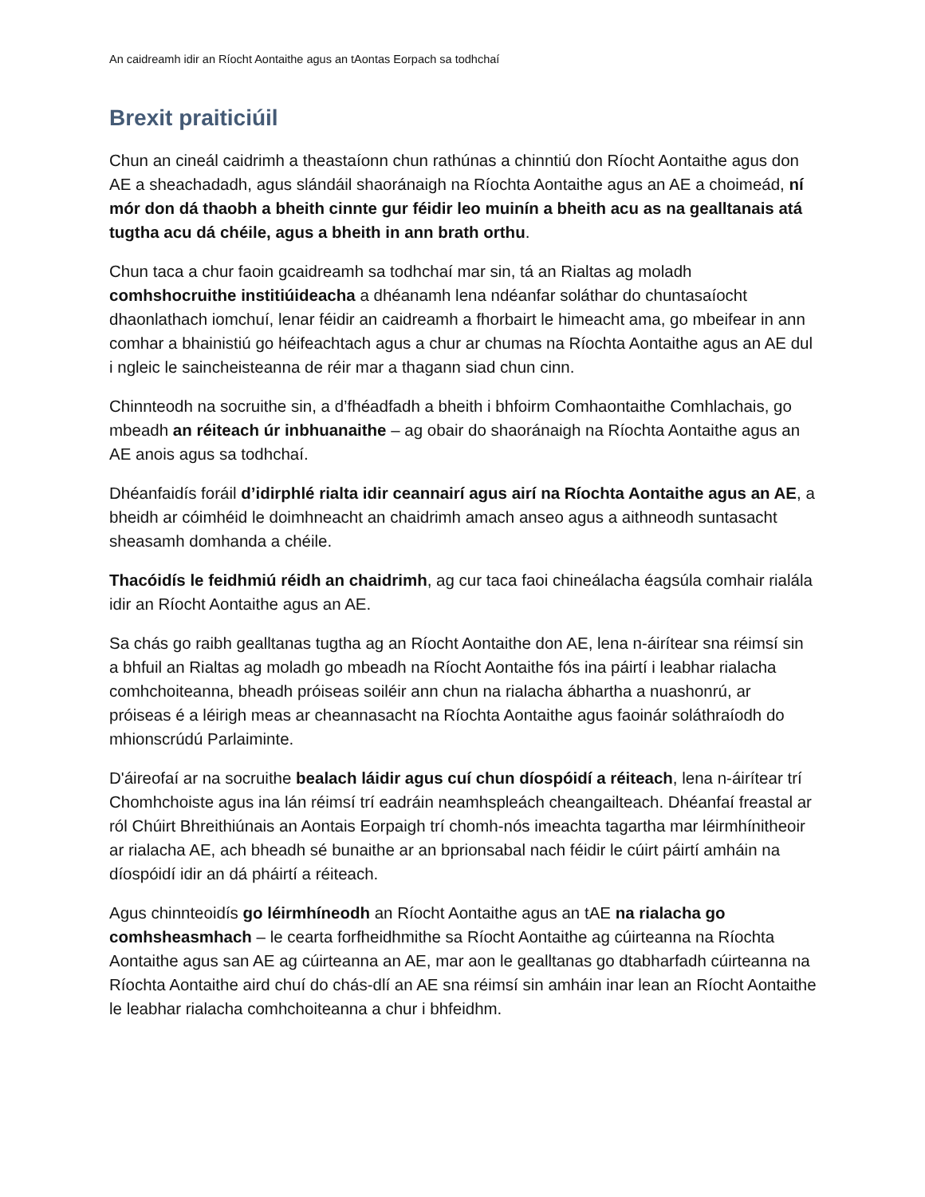An caidreamh idir an Ríocht Aontaithe agus an tAontas Eorpach sa todhchaí
Brexit praiticiúil
Chun an cineál caidrimh a theastaíonn chun rathúnas a chinntiú don Ríocht Aontaithe agus don AE a sheachadadh, agus slándáil shaoránaigh na Ríochta Aontaithe agus an AE a choimeád, ní mór don dá thaobh a bheith cinnte gur féidir leo muinín a bheith acu as na gealltanais atá tugtha acu dá chéile, agus a bheith in ann brath orthu.
Chun taca a chur faoin gcaidreamh sa todhchaí mar sin, tá an Rialtas ag moladh comhshocruithe institiúideacha a dhéanamh lena ndéanfar soláthar do chuntasaíocht dhaonlathach iomchuí, lenar féidir an caidreamh a fhorbairt le himeacht ama, go mbeifear in ann comhar a bhainistiú go héifeachtach agus a chur ar chumas na Ríochta Aontaithe agus an AE dul i ngleic le saincheisteanna de réir mar a thagann siad chun cinn.
Chinnteodh na socruithe sin, a d’fhéadfadh a bheith i bhfoirm Comhaontaithe Comhlachais, go mbeadh an réiteach úr inbhuanaithe – ag obair do shaoránaigh na Ríochta Aontaithe agus an AE anois agus sa todhchaí.
Dhéanfaidís foráil d’idirphlé rialta idir ceannairí agus airí na Ríochta Aontaithe agus an AE, a bheidh ar cóimhéid le doimhneacht an chaidrimh amach anseo agus a aithneodh suntasacht sheasamh domhanda a chéile.
Thacóidís le feidhmiú réidh an chaidrimh, ag cur taca faoi chineálacha éagsúla comhair rialála idir an Ríocht Aontaithe agus an AE.
Sa chás go raibh gealltanas tugtha ag an Ríocht Aontaithe don AE, lena n-áirítear sna réimsí sin a bhfuil an Rialtas ag moladh go mbeadh na Ríocht Aontaithe fós ina páirtí i leabhar rialacha comhchoiteanna, bheadh próiseas soiléir ann chun na rialacha ábhartha a nuashonrú, ar próiseas é a léirigh meas ar cheannasacht na Ríochta Aontaithe agus faoinár soláthraíodh do mhionscrúdú Parlaiminte.
D'áireofaí ar na socruithe bealach láidir agus cuí chun díospóidí a réiteach, lena n-áirítear trí Chomhchoiste agus ina lán réimsí trí eadráin neamhspleách cheangailteach. Dhéanfaí freastal ar ról Chúirt Bhreithiúnais an Aontais Eorpaigh trí chomh-nós imeachta tagartha mar léirmhínitheoir ar rialacha AE, ach bheadh sé bunaithe ar an bprionsabal nach féidir le cúirt páirtí amháin na díospóidí idir an dá pháirtí a réiteach.
Agus chinnteoidís go léirmhíneodh an Ríocht Aontaithe agus an tAE na rialacha go comhsheasmhach – le cearta forfheidhmithe sa Ríocht Aontaithe ag cúirteanna na Ríochta Aontaithe agus san AE ag cúirteanna an AE, mar aon le gealltanas go dtabharfadh cúirteanna na Ríochta Aontaithe aird chuí do chás-dlí an AE sna réimsí sin amháin inar lean an Ríocht Aontaithe le leabhar rialacha comhchoiteanna a chur i bhfeidhm.